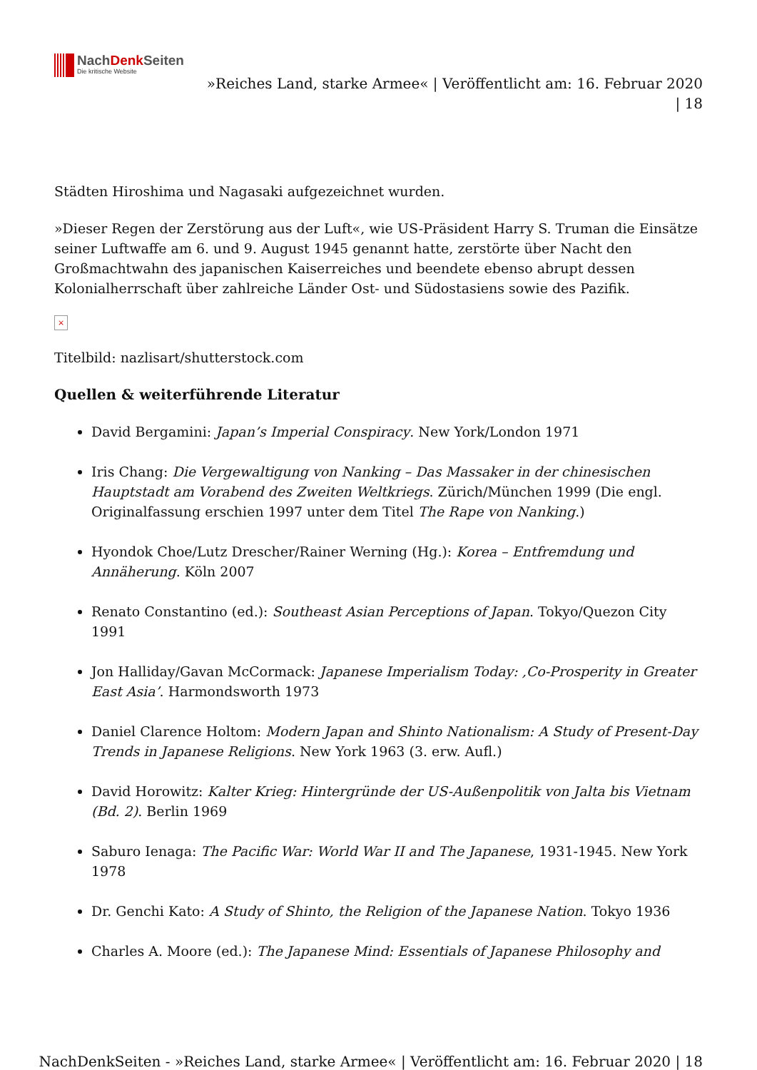NachDenk Seiten
Die kritische Website
»Reiches Land, starke Armee« | Veröffentlicht am: 16. Februar 2020
| 18
Städten Hiroshima und Nagasaki aufgezeichnet wurden.
»Dieser Regen der Zerstörung aus der Luft«, wie US-Präsident Harry S. Truman die Einsätze seiner Luftwaffe am 6. und 9. August 1945 genannt hatte, zerstörte über Nacht den Großmachtwahn des japanischen Kaiserreiches und beendete ebenso abrupt dessen Kolonialherrschaft über zahlreiche Länder Ost- und Südostasiens sowie des Pazifik.
×
Titelbild: nazlisart/shutterstock.com
Quellen & weiterführende Literatur
David Bergamini: Japan’s Imperial Conspiracy. New York/London 1971
Iris Chang: Die Vergewaltigung von Nanking – Das Massaker in der chinesischen Hauptstadt am Vorabend des Zweiten Weltkriegs. Zürich/München 1999 (Die engl. Originalfassung erschien 1997 unter dem Titel The Rape von Nanking.)
Hyondok Choe/Lutz Drescher/Rainer Werning (Hg.): Korea – Entfremdung und Annäherung. Köln 2007
Renato Constantino (ed.): Southeast Asian Perceptions of Japan. Tokyo/Quezon City 1991
Jon Halliday/Gavan McCormack: Japanese Imperialism Today: ‚Co-Prosperity in Greater East Asia’. Harmondsworth 1973
Daniel Clarence Holtom: Modern Japan and Shinto Nationalism: A Study of Present-Day Trends in Japanese Religions. New York 1963 (3. erw. Aufl.)
David Horowitz: Kalter Krieg: Hintergründe der US-Außenpolitik von Jalta bis Vietnam (Bd. 2). Berlin 1969
Saburo Ienaga: The Pacific War: World War II and The Japanese, 1931-1945. New York 1978
Dr. Genchi Kato: A Study of Shinto, the Religion of the Japanese Nation. Tokyo 1936
Charles A. Moore (ed.): The Japanese Mind: Essentials of Japanese Philosophy and
NachDenkSeiten - »Reiches Land, starke Armee« | Veröffentlicht am: 16. Februar 2020 | 18